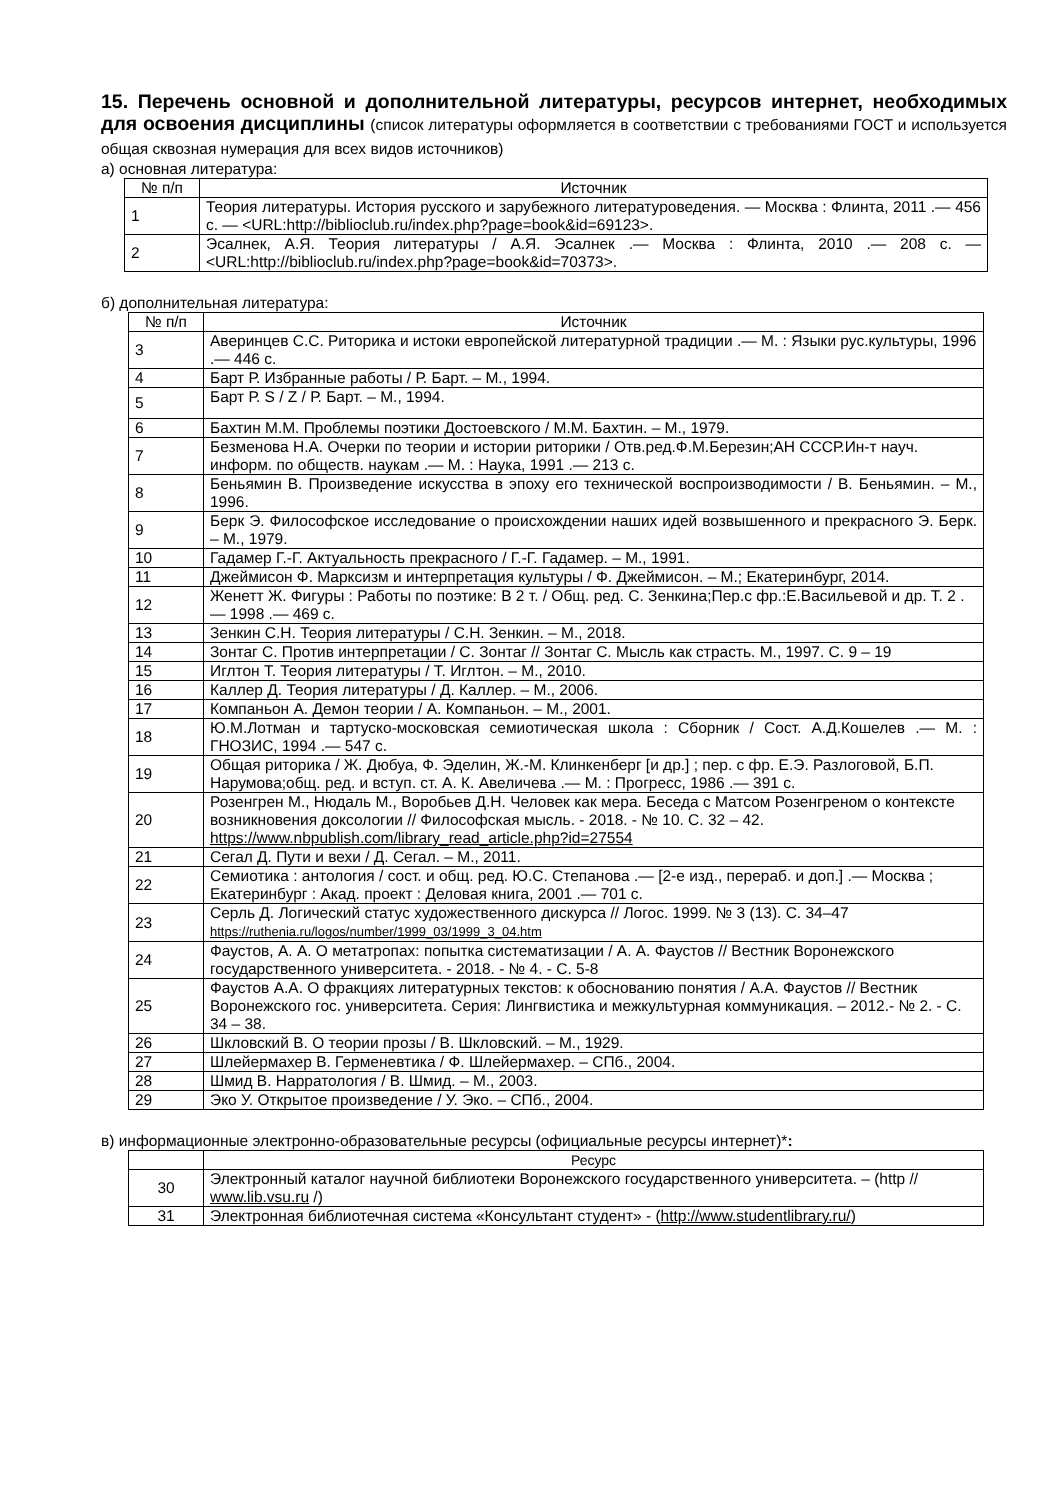15. Перечень основной и дополнительной литературы, ресурсов интернет, необходимых для освоения дисциплины (список литературы оформляется в соответствии с требованиями ГОСТ и используется общая сквозная нумерация для всех видов источников)
а) основная литература:
| № п/п | Источник |
| --- | --- |
| 1 | Теория литературы. История русского и зарубежного литературоведения. — Москва : Флинта, 2011 .— 456 с. — <URL:http://biblioclub.ru/index.php?page=book&id=69123>. |
| 2 | Эсалнек, А.Я. Теория литературы / А.Я. Эсалнек .— Москва : Флинта, 2010 .— 208 с. — <URL:http://biblioclub.ru/index.php?page=book&id=70373>. |
б) дополнительная литература:
| № п/п | Источник |
| --- | --- |
| 3 | Аверинцев С.С. Риторика и истоки европейской литературной традиции .— М. : Языки рус.культуры, 1996 .— 446 с. |
| 4 | Барт Р. Избранные работы / Р. Барт. – М., 1994. |
| 5 | Барт Р. S / Z / Р. Барт. – М., 1994. |
| 6 | Бахтин М.М. Проблемы поэтики Достоевского / М.М. Бахтин. – М., 1979. |
| 7 | Безменова Н.А. Очерки по теории и истории риторики / Отв.ред.Ф.М.Березин;АН СССР.Ин-т науч. информ. по обществ. наукам .— М. : Наука, 1991 .— 213 с. |
| 8 | Беньямин В. Произведение искусства в эпоху его технической воспроизводимости / В. Беньямин. – М., 1996. |
| 9 | Берк Э. Философское исследование о происхождении наших идей возвышенного и прекрасного Э. Берк. – М., 1979. |
| 10 | Гадамер Г.-Г. Актуальность прекрасного / Г.-Г. Гадамер. – М., 1991. |
| 11 | Джеймисон Ф. Марксизм и интерпретация культуры / Ф. Джеймисон. – М.; Екатеринбург, 2014. |
| 12 | Женетт Ж. Фигуры : Работы по поэтике: В 2 т. / Общ. ред. С. Зенкина;Пер.с фр.:Е.Васильевой и др. Т. 2 .— 1998 .— 469 с. |
| 13 | Зенкин С.Н. Теория литературы / С.Н. Зенкин. – М., 2018. |
| 14 | Зонтаг С. Против интерпретации / С. Зонтаг // Зонтаг С. Мысль как страсть. М., 1997. С. 9 – 19 |
| 15 | Иглтон Т. Теория литературы / Т. Иглтон. – М., 2010. |
| 16 | Каллер Д. Теория литературы / Д. Каллер. – М., 2006. |
| 17 | Компаньон А. Демон теории / А. Компаньон. – М., 2001. |
| 18 | Ю.М.Лотман и тартуско-московская семиотическая школа : Сборник / Сост. А.Д.Кошелев .— М. : ГНОЗИС, 1994 .— 547 с. |
| 19 | Общая риторика / Ж. Дюбуа, Ф. Эделин, Ж.-М. Клинкенберг [и др.] ; пер. с фр. Е.Э. Разлоговой, Б.П. Нарумова;общ. ред. и вступ. ст. А. К. Авеличева .— М. : Прогресс, 1986 .— 391 с. |
| 20 | Розенгрен М., Нюдаль М., Воробьев Д.Н. Человек как мера. Беседа с Матсом Розенгреном о контексте возникновения доксологии // Философская мысль. - 2018. - № 10. С. 32 – 42. https://www.nbpublish.com/library_read_article.php?id=27554 |
| 21 | Сегал Д. Пути и вехи / Д. Сегал. – М., 2011. |
| 22 | Семиотика : антология / сост. и общ. ред. Ю.С. Степанова .— [2-е изд., перераб. и доп.] .— Москва ; Екатеринбург : Акад. проект : Деловая книга, 2001 .— 701 с. |
| 23 | Серль Д. Логический статус художественного дискурса // Логос. 1999. № 3 (13). С. 34–47 https://ruthenia.ru/logos/number/1999_03/1999_3_04.htm |
| 24 | Фаустов, А. А. О метатропах: попытка систематизации / А. А. Фаустов // Вестник Воронежского государственного университета. - 2018. - № 4. - С. 5-8 |
| 25 | Фаустов А.А. О фракциях литературных текстов: к обоснованию понятия / А.А. Фаустов // Вестник Воронежского гос. университета. Серия: Лингвистика и межкультурная коммуникация. – 2012.- № 2. - С. 34 – 38. |
| 26 | Шкловский В. О теории прозы / В. Шкловский. – М., 1929. |
| 27 | Шлейермахер В. Герменевтика / Ф. Шлейермахер. – СПб., 2004. |
| 28 | Шмид В. Нарратология / В. Шмид. – М., 2003. |
| 29 | Эко У. Открытое произведение / У. Эко. – СПб., 2004. |
в) информационные электронно-образовательные ресурсы (официальные ресурсы интернет)*:
| | Ресурс |
| --- | --- |
| 30 | Электронный каталог научной библиотеки Воронежского государственного университета. – (http // www.lib.vsu.ru /) |
| 31 | Электронная библиотечная система «Консультант студент» - ( http://www.studentlibrary.ru/ ) |